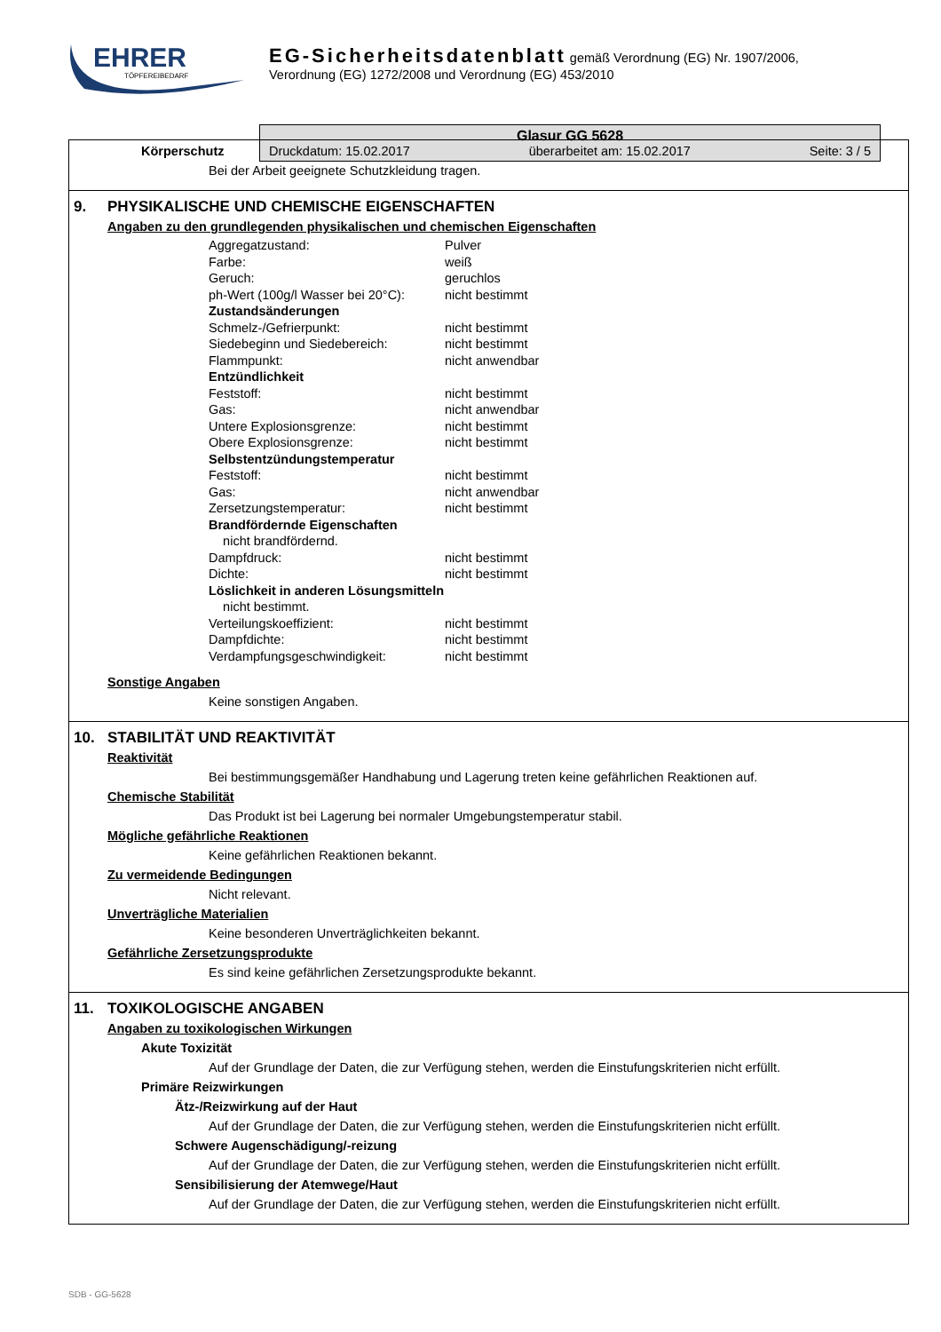EHRER
TÖPFEREIBEDARF
EG-Sicherheitsdatenblatt gemäß Verordnung (EG) Nr. 1907/2006,
Verordnung (EG) 1272/2008 und Verordnung (EG) 453/2010
Glasur GG 5628
Druckdatum: 15.02.2017 überarbeitet am: 15.02.2017 Seite: 3 / 5
Körperschutz
Bei der Arbeit geeignete Schutzkleidung tragen.
9. PHYSIKALISCHE UND CHEMISCHE EIGENSCHAFTEN
Angaben zu den grundlegenden physikalischen und chemischen Eigenschaften
| Aggregatzustand: | Pulver |
| Farbe: | weiß |
| Geruch: | geruchlos |
| ph-Wert (100g/l Wasser bei 20°C): | nicht bestimmt |
| Zustandsänderungen | |
| Schmelz-/Gefrierpunkt: | nicht bestimmt |
| Siedebeginn und Siedebereich: | nicht bestimmt |
| Flammpunkt: | nicht anwendbar |
| Entzündlichkeit | |
| Feststoff: | nicht bestimmt |
| Gas: | nicht anwendbar |
| Untere Explosionsgrenze: | nicht bestimmt |
| Obere Explosionsgrenze: | nicht bestimmt |
| Selbstentzündungstemperatur | |
| Feststoff: | nicht bestimmt |
| Gas: | nicht anwendbar |
| Zersetzungstemperatur: | nicht bestimmt |
| Brandfördernde Eigenschaften | |
| nicht brandfördernd. | |
| Dampfdruck: | nicht bestimmt |
| Dichte: | nicht bestimmt |
| Löslichkeit in anderen Lösungsmitteln | |
| nicht bestimmt. | |
| Verteilungskoeffizient: | nicht bestimmt |
| Dampfdichte: | nicht bestimmt |
| Verdampfungsgeschwindigkeit: | nicht bestimmt |
Sonstige Angaben
Keine sonstigen Angaben.
10. STABILITÄT UND REAKTIVITÄT
Reaktivität
Bei bestimmungsgemäßer Handhabung und Lagerung treten keine gefährlichen Reaktionen auf.
Chemische Stabilität
Das Produkt ist bei Lagerung bei normaler Umgebungstemperatur stabil.
Mögliche gefährliche Reaktionen
Keine gefährlichen Reaktionen bekannt.
Zu vermeidende Bedingungen
Nicht relevant.
Unverträgliche Materialien
Keine besonderen Unverträglichkeiten bekannt.
Gefährliche Zersetzungsprodukte
Es sind keine gefährlichen Zersetzungsprodukte bekannt.
11. TOXIKOLOGISCHE ANGABEN
Angaben zu toxikologischen Wirkungen
Akute Toxizität
Auf der Grundlage der Daten, die zur Verfügung stehen, werden die Einstufungskriterien nicht erfüllt.
Primäre Reizwirkungen
Ätz-/Reizwirkung auf der Haut
Auf der Grundlage der Daten, die zur Verfügung stehen, werden die Einstufungskriterien nicht erfüllt.
Schwere Augenschädigung/-reizung
Auf der Grundlage der Daten, die zur Verfügung stehen, werden die Einstufungskriterien nicht erfüllt.
Sensibilisierung der Atemwege/Haut
Auf der Grundlage der Daten, die zur Verfügung stehen, werden die Einstufungskriterien nicht erfüllt.
SDB - GG-5628